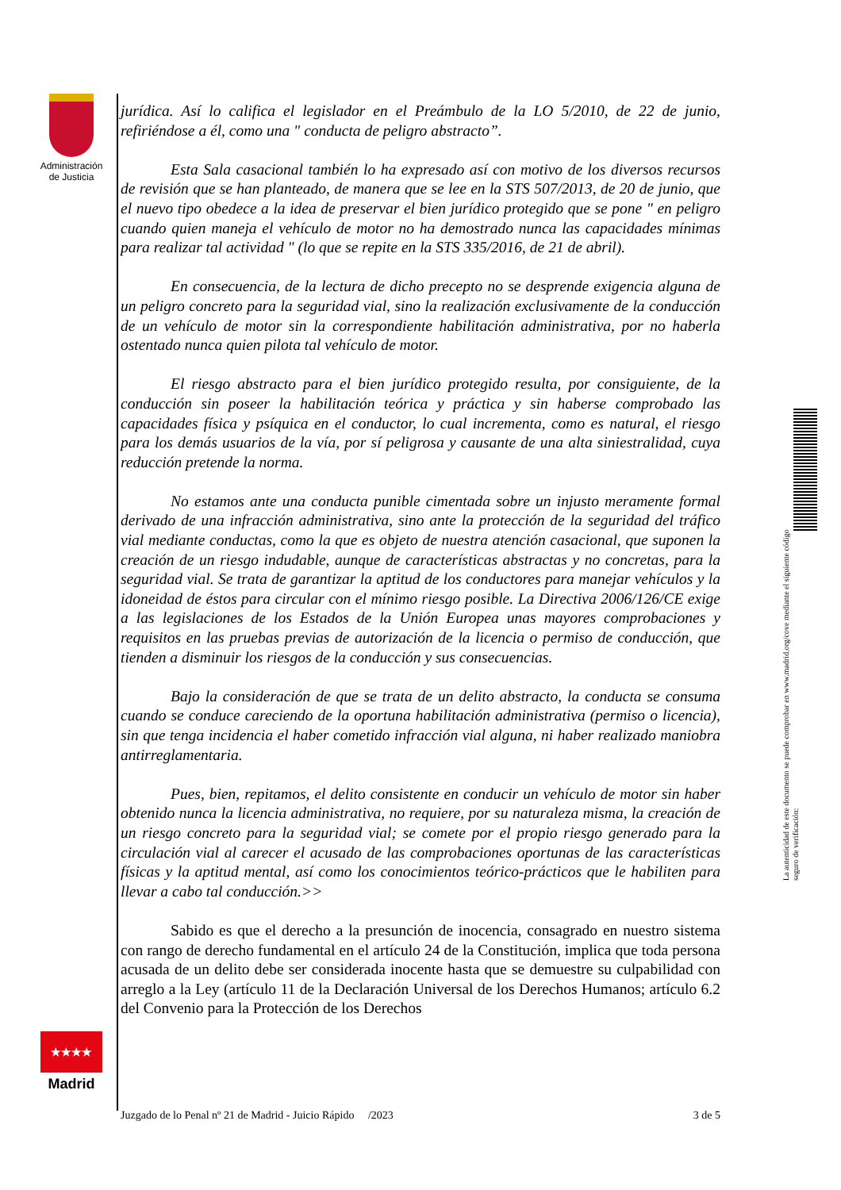Administración de Justicia
jurídica. Así lo califica el legislador en el Preámbulo de la LO 5/2010, de 22 de junio, refiriéndose a él, como una " conducta de peligro abstracto”.
Esta Sala casacional también lo ha expresado así con motivo de los diversos recursos de revisión que se han planteado, de manera que se lee en la STS 507/2013, de 20 de junio, que el nuevo tipo obedece a la idea de preservar el bien jurídico protegido que se pone " en peligro cuando quien maneja el vehículo de motor no ha demostrado nunca las capacidades mínimas para realizar tal actividad " (lo que se repite en la STS 335/2016, de 21 de abril).
En consecuencia, de la lectura de dicho precepto no se desprende exigencia alguna de un peligro concreto para la seguridad vial, sino la realización exclusivamente de la conducción de un vehículo de motor sin la correspondiente habilitación administrativa, por no haberla ostentado nunca quien pilota tal vehículo de motor.
El riesgo abstracto para el bien jurídico protegido resulta, por consiguiente, de la conducción sin poseer la habilitación teórica y práctica y sin haberse comprobado las capacidades física y psíquica en el conductor, lo cual incrementa, como es natural, el riesgo para los demás usuarios de la vía, por sí peligrosa y causante de una alta siniestralidad, cuya reducción pretende la norma.
No estamos ante una conducta punible cimentada sobre un injusto meramente formal derivado de una infracción administrativa, sino ante la protección de la seguridad del tráfico vial mediante conductas, como la que es objeto de nuestra atención casacional, que suponen la creación de un riesgo indudable, aunque de características abstractas y no concretas, para la seguridad vial. Se trata de garantizar la aptitud de los conductores para manejar vehículos y la idoneidad de éstos para circular con el mínimo riesgo posible. La Directiva 2006/126/CE exige a las legislaciones de los Estados de la Unión Europea unas mayores comprobaciones y requisitos en las pruebas previas de autorización de la licencia o permiso de conducción, que tienden a disminuir los riesgos de la conducción y sus consecuencias.
Bajo la consideración de que se trata de un delito abstracto, la conducta se consuma cuando se conduce careciendo de la oportuna habilitación administrativa (permiso o licencia), sin que tenga incidencia el haber cometido infracción vial alguna, ni haber realizado maniobra antirreglamentaria.
Pues, bien, repitamos, el delito consistente en conducir un vehículo de motor sin haber obtenido nunca la licencia administrativa, no requiere, por su naturaleza misma, la creación de un riesgo concreto para la seguridad vial; se comete por el propio riesgo generado para la circulación vial al carecer el acusado de las comprobaciones oportunas de las características físicas y la aptitud mental, así como los conocimientos teórico-prácticos que le habiliten para llevar a cabo tal conducción.>>
Sabido es que el derecho a la presunción de inocencia, consagrado en nuestro sistema con rango de derecho fundamental en el artículo 24 de la Constitución, implica que toda persona acusada de un delito debe ser considerada inocente hasta que se demuestre su culpabilidad con arreglo a la Ley (artículo 11 de la Declaración Universal de los Derechos Humanos; artículo 6.2 del Convenio para la Protección de los Derechos
★★★★
Madrid
Juzgado de lo Penal nº 21 de Madrid - Juicio Rápido /2023 3 de 5
La autenticidad de este documento se puede comprobar en www.madrid.org/cove mediante el siguiente código seguro de verificación: